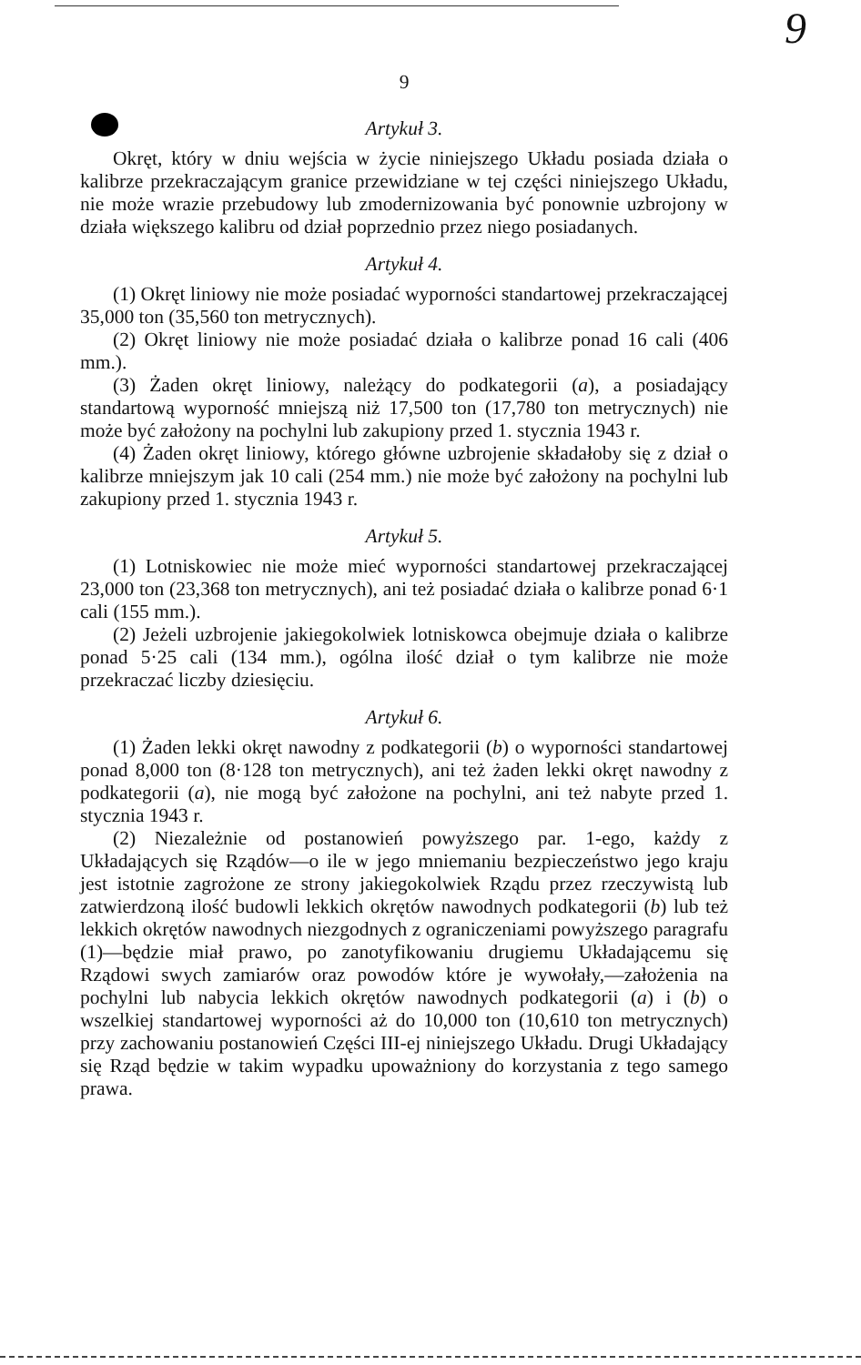9
9
Artykuł 3.
Okręt, który w dniu wejścia w życie niniejszego Układu posiada działa o kalibrze przekraczającym granice przewidziane w tej części niniejszego Układu, nie może wrazie przebudowy lub zmodernizowania być ponownie uzbrojony w działa większego kalibru od dział poprzednio przez niego posiadanych.
Artykuł 4.
(1) Okręt liniowy nie może posiadać wyporności standartowej przekraczającej 35,000 ton (35,560 ton metrycznych).
(2) Okręt liniowy nie może posiadać działa o kalibrze ponad 16 cali (406 mm.).
(3) Żaden okręt liniowy, należący do podkategorii (a), a posiadający standartową wyporność mniejszą niż 17,500 ton (17,780 ton metrycznych) nie może być założony na pochylni lub zakupiony przed 1. stycznia 1943 r.
(4) Żaden okręt liniowy, którego główne uzbrojenie składałoby się z dział o kalibrze mniejszym jak 10 cali (254 mm.) nie może być założony na pochylni lub zakupiony przed 1. stycznia 1943 r.
Artykuł 5.
(1) Lotniskowiec nie może mieć wyporności standartowej przekraczającej 23,000 ton (23,368 ton metrycznych), ani też posiadać działa o kalibrze ponad 6·1 cali (155 mm.).
(2) Jeżeli uzbrojenie jakiegokolwiek lotniskowca obejmuje działa o kalibrze ponad 5·25 cali (134 mm.), ogólna ilość dział o tym kalibrze nie może przekraczać liczby dziesięciu.
Artykuł 6.
(1) Żaden lekki okręt nawodny z podkategorii (b) o wyporności standartowej ponad 8,000 ton (8·128 ton metrycznych), ani też żaden lekki okręt nawodny z podkategorii (a), nie mogą być założone na pochylni, ani też nabyte przed 1. stycznia 1943 r.
(2) Niezależnie od postanowień powyższego par. 1-ego, każdy z Układających się Rządów—o ile w jego mniemaniu bezpieczeństwo jego kraju jest istotnie zagrożone ze strony jakiegokolwiek Rządu przez rzeczywistą lub zatwierdzoną ilość budowli lekkich okrętów nawodnych podkategorii (b) lub też lekkich okrętów nawodnych niezgodnych z ograniczeniami powyższego paragrafu (1)—będzie miał prawo, po zanotyfikowaniu drugiemu Układającemu się Rządowi swych zamiarów oraz powodów które je wywołały,—założenia na pochylni lub nabycia lekkich okrętów nawodnych podkategorii (a) i (b) o wszelkiej standartowej wyporności aż do 10,000 ton (10,610 ton metrycznych) przy zachowaniu postanowień Części III-ej niniejszego Układu. Drugi Układający się Rząd będzie w takim wypadku upoważniony do korzystania z tego samego prawa.